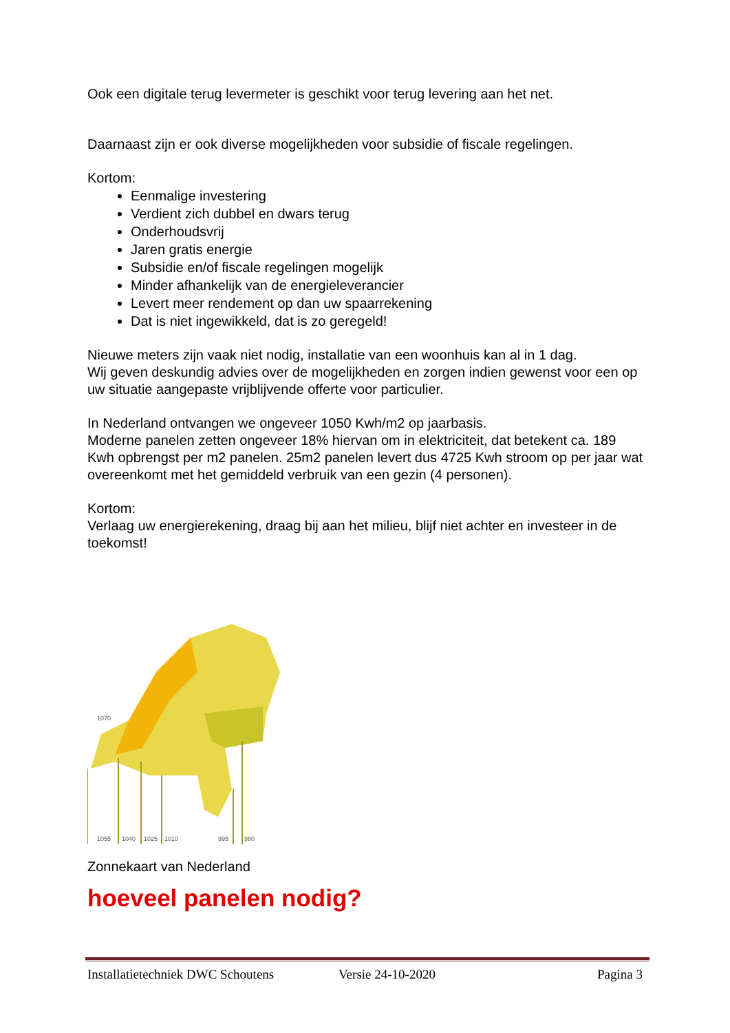Ook een digitale terug levermeter is geschikt voor terug levering aan het net.
Daarnaast zijn er ook diverse mogelijkheden voor subsidie of fiscale regelingen.
Kortom:
Eenmalige investering
Verdient zich dubbel en dwars terug
Onderhoudsvrij
Jaren gratis energie
Subsidie en/of fiscale regelingen mogelijk
Minder afhankelijk van de energieleverancier
Levert meer rendement op dan uw spaarrekening
Dat is niet ingewikkeld, dat is zo geregeld!
Nieuwe meters zijn vaak niet nodig, installatie van een woonhuis kan al in 1 dag.
Wij geven deskundig advies over de mogelijkheden en zorgen indien gewenst voor een op uw situatie aangepaste vrijblijvende offerte voor particulier.
In Nederland ontvangen we ongeveer 1050 Kwh/m2 op jaarbasis.
Moderne panelen zetten ongeveer 18% hiervan om in elektriciteit, dat betekent ca. 189 Kwh opbrengst per m2 panelen. 25m2 panelen levert dus 4725 Kwh stroom op per jaar wat overeenkomt met het gemiddeld verbruik van een gezin (4 personen).
Kortom:
Verlaag uw energierekening, draag bij aan het milieu, blijf niet achter en investeer in de toekomst!
1070
1055
1040
1025
1010
995
980
Zonnekaart van Nederland
hoeveel panelen nodig?
Installatietechniek DWC Schoutens Versie 24-10-2020 Pagina 3